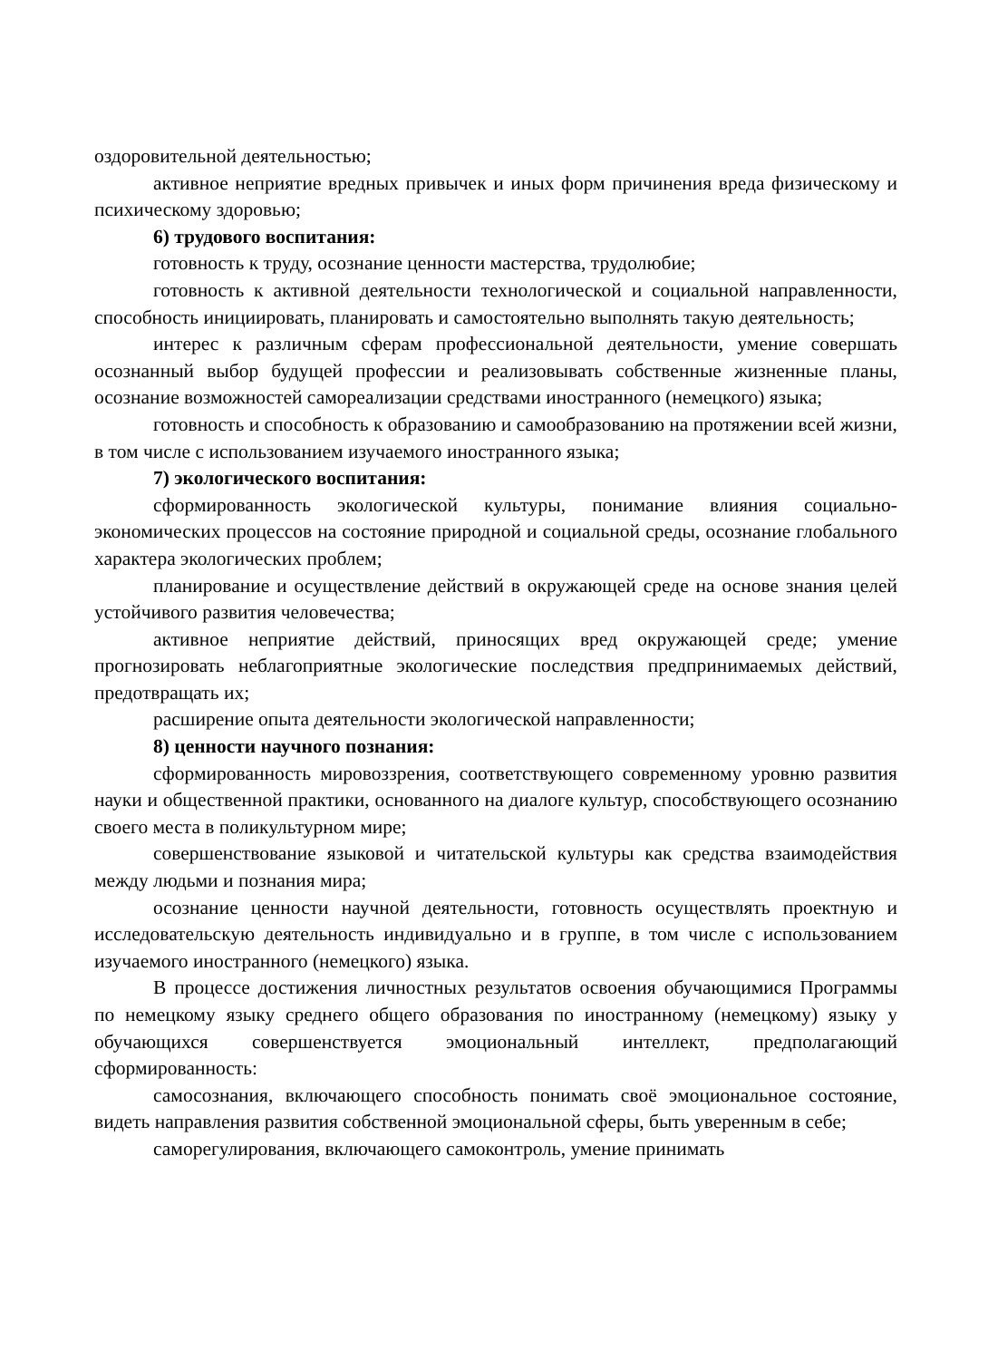оздоровительной деятельностью;
активное неприятие вредных привычек и иных форм причинения вреда физическому и психическому здоровью;
6) трудового воспитания:
готовность к труду, осознание ценности мастерства, трудолюбие;
готовность к активной деятельности технологической и социальной направленности, способность инициировать, планировать и самостоятельно выполнять такую деятельность;
интерес к различным сферам профессиональной деятельности, умение совершать осознанный выбор будущей профессии и реализовывать собственные жизненные планы, осознание возможностей самореализации средствами иностранного (немецкого) языка;
готовность и способность к образованию и самообразованию на протяжении всей жизни, в том числе с использованием изучаемого иностранного языка;
7) экологического воспитания:
сформированность экологической культуры, понимание влияния социально-экономических процессов на состояние природной и социальной среды, осознание глобального характера экологических проблем;
планирование и осуществление действий в окружающей среде на основе знания целей устойчивого развития человечества;
активное неприятие действий, приносящих вред окружающей среде; умение прогнозировать неблагоприятные экологические последствия предпринимаемых действий, предотвращать их;
расширение опыта деятельности экологической направленности;
8) ценности научного познания:
сформированность мировоззрения, соответствующего современному уровню развития науки и общественной практики, основанного на диалоге культур, способствующего осознанию своего места в поликультурном мире;
совершенствование языковой и читательской культуры как средства взаимодействия между людьми и познания мира;
осознание ценности научной деятельности, готовность осуществлять проектную и исследовательскую деятельность индивидуально и в группе, в том числе с использованием изучаемого иностранного (немецкого) языка.
В процессе достижения личностных результатов освоения обучающимися Программы по немецкому языку среднего общего образования по иностранному (немецкому) языку у обучающихся совершенствуется эмоциональный интеллект, предполагающий сформированность:
самосознания, включающего способность понимать своё эмоциональное состояние, видеть направления развития собственной эмоциональной сферы, быть уверенным в себе;
саморегулирования, включающего самоконтроль, умение принимать